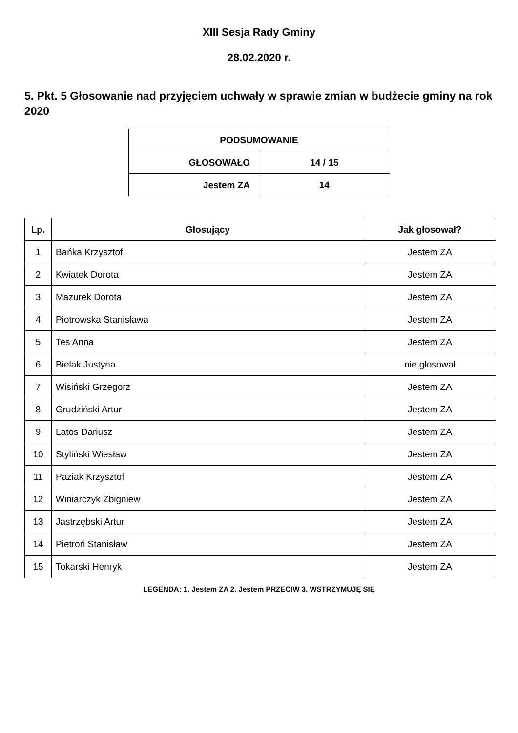XIII Sesja Rady Gminy
28.02.2020 r.
5. Pkt. 5 Głosowanie nad przyjęciem uchwały w sprawie zmian w budżecie gminy na rok 2020
| PODSUMOWANIE | |
| --- | --- |
| GŁOSOWAŁO | 14 / 15 |
| Jestem ZA | 14 |
| Lp. | Głosujący | Jak głosował? |
| --- | --- | --- |
| 1 | Bańka Krzysztof | Jestem ZA |
| 2 | Kwiatek Dorota | Jestem ZA |
| 3 | Mazurek Dorota | Jestem ZA |
| 4 | Piotrowska Stanisława | Jestem ZA |
| 5 | Tes Anna | Jestem ZA |
| 6 | Bielak Justyna | nie głosował |
| 7 | Wisiński Grzegorz | Jestem ZA |
| 8 | Grudziński Artur | Jestem ZA |
| 9 | Latos Dariusz | Jestem ZA |
| 10 | Styliński Wiesław | Jestem ZA |
| 11 | Paziak Krzysztof | Jestem ZA |
| 12 | Winiarczyk Zbigniew | Jestem ZA |
| 13 | Jastrzębski Artur | Jestem ZA |
| 14 | Pietroń Stanisław | Jestem ZA |
| 15 | Tokarski Henryk | Jestem ZA |
LEGENDA: 1. Jestem ZA 2. Jestem PRZECIW 3. WSTRZYMUJĘ SIĘ